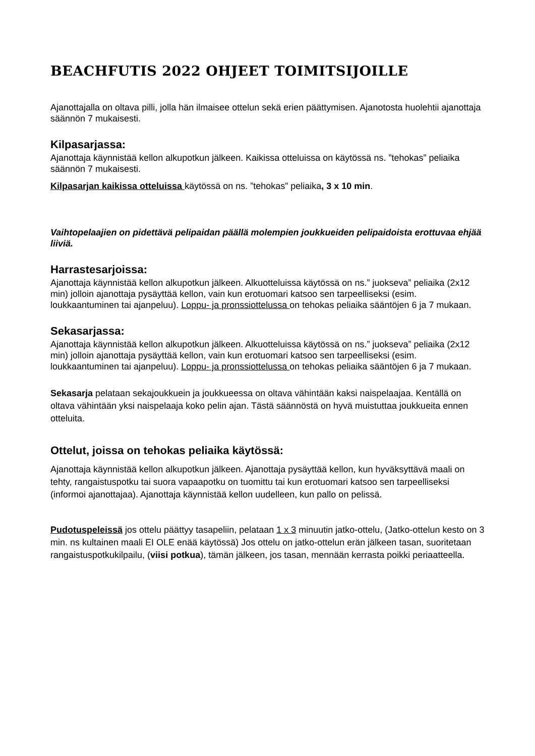BEACHFUTIS 2022 OHJEET TOIMITSIJOILLE
Ajanottajalla on oltava pilli, jolla hän ilmaisee ottelun sekä erien päättymisen. Ajanotosta huolehtii ajanottaja säännön 7 mukaisesti.
Kilpasarjassa:
Ajanottaja käynnistää kellon alkupotkun jälkeen. Kaikissa otteluissa on käytössä ns. ”tehokas” peliaika säännön 7 mukaisesti.
Kilpasarjan kaikissa otteluissa käytössä on ns. ”tehokas” peliaika, 3 x 10 min.
Vaihtopelaajien on pidettävä pelipaidan päällä molempien joukkueiden pelipaidoista erottuvaa ehjää liiviä.
Harrastesarjoissa:
Ajanottaja käynnistää kellon alkupotkun jälkeen. Alkuotteluissa käytössä on ns.” juokseva” peliaika (2x12 min) jolloin ajanottaja pysäyttää kellon, vain kun erotuomari katsoo sen tarpeelliseksi (esim. loukkaantuminen tai ajanpeluu). Loppu- ja pronssiottelussa on tehokas peliaika sääntöjen 6 ja 7 mukaan.
Sekasarjassa:
Ajanottaja käynnistää kellon alkupotkun jälkeen. Alkuotteluissa käytössä on ns.” juokseva” peliaika (2x12 min) jolloin ajanottaja pysäyttää kellon, vain kun erotuomari katsoo sen tarpeelliseksi (esim. loukkaantuminen tai ajanpeluu). Loppu- ja pronssiottelussa on tehokas peliaika sääntöjen 6 ja 7 mukaan.
Sekasarja pelataan sekajoukkuein ja joukkueessa on oltava vähintään kaksi naispelaajaa. Kentällä on oltava vähintään yksi naispelaaja koko pelin ajan. Tästä säännöstä on hyvä muistuttaa joukkueita ennen otteluita.
Ottelut, joissa on tehokas peliaika käytössä:
Ajanottaja käynnistää kellon alkupotkun jälkeen. Ajanottaja pysäyttää kellon, kun hyväksyttävä maali on tehty, rangaistuspotku tai suora vapaapotku on tuomittu tai kun erotuomari katsoo sen tarpeelliseksi (informoi ajanottajaa). Ajanottaja käynnistää kellon uudelleen, kun pallo on pelissä.
Pudotuspeleissä jos ottelu päättyy tasapeliin, pelataan 1 x 3 minuutin jatko-ottelu, (Jatko-ottelun kesto on 3 min. ns kultainen maali EI OLE enää käytössä) Jos ottelu on jatko-ottelun erän jälkeen tasan, suoritetaan rangaistuspotkukilpailu, (viisi potkua), tämän jälkeen, jos tasan, mennään kerrasta poikki periaatteella.